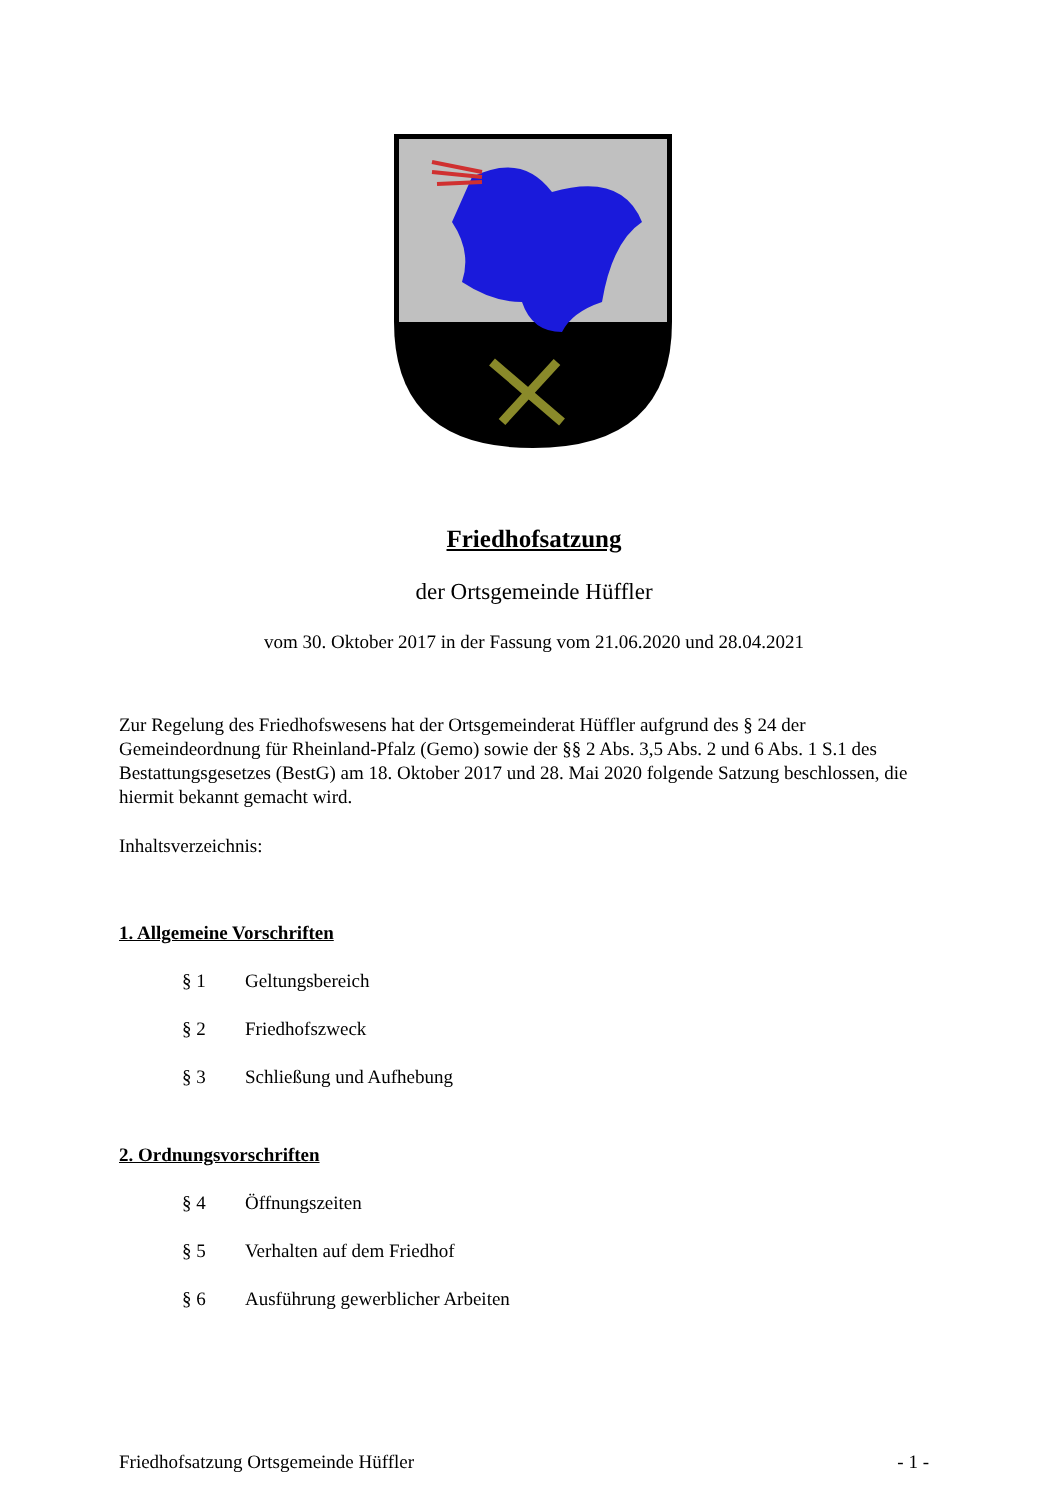Friedhofsatzung
der Ortsgemeinde Hüffler
vom 30. Oktober 2017 in der Fassung vom 21.06.2020 und 28.04.2021
Zur Regelung des Friedhofswesens hat der Ortsgemeinderat Hüffler aufgrund des § 24 der Gemeindeordnung für Rheinland-Pfalz (Gemo) sowie der §§ 2 Abs. 3,5 Abs. 2 und 6 Abs. 1 S.1 des Bestattungsgesetzes (BestG) am 18. Oktober 2017 und 28. Mai 2020 folgende Satzung beschlossen, die hiermit bekannt gemacht wird.
Inhaltsverzeichnis:
1. Allgemeine Vorschriften
§ 1 Geltungsbereich
§ 2 Friedhofszweck
§ 3 Schließung und Aufhebung
2. Ordnungsvorschriften
§ 4 Öffnungszeiten
§ 5 Verhalten auf dem Friedhof
§ 6 Ausführung gewerblicher Arbeiten
Friedhofsatzung Ortsgemeinde Hüffler - 1 -